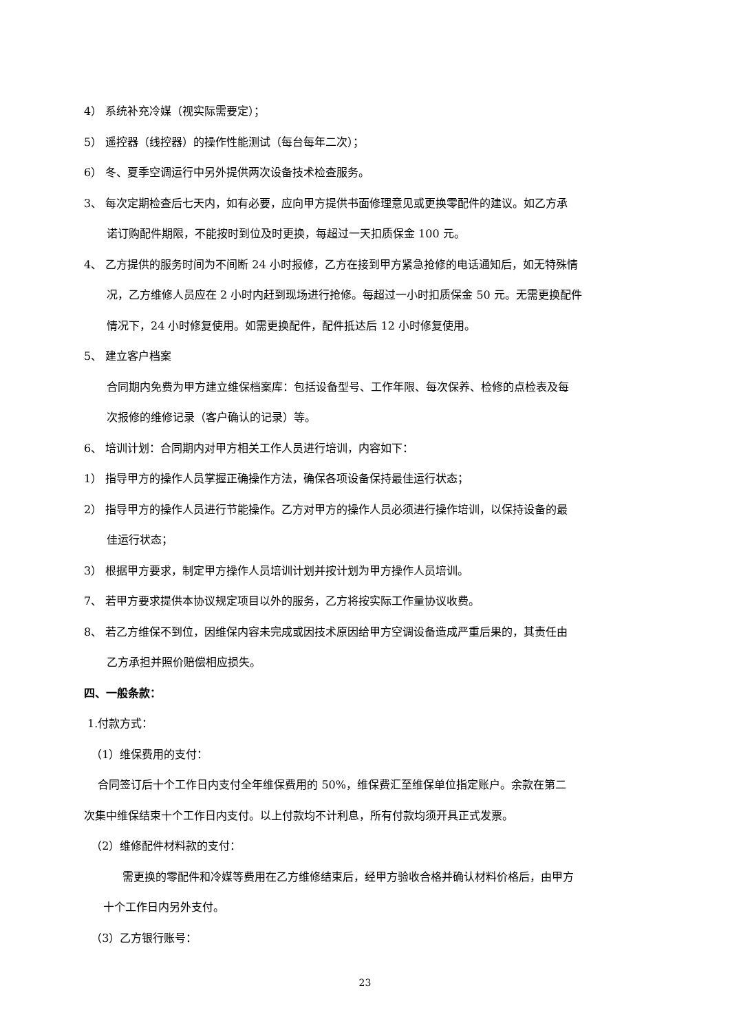4） 系统补充冷媒（视实际需要定）；
5） 遥控器（线控器）的操作性能测试（每台每年二次）；
6） 冬、夏季空调运行中另外提供两次设备技术检查服务。
3、 每次定期检查后七天内，如有必要，应向甲方提供书面修理意见或更换零配件的建议。如乙方承
诺订购配件期限，不能按时到位及时更换，每超过一天扣质保金 100 元。
4、 乙方提供的服务时间为不间断 24 小时报修，乙方在接到甲方紧急抢修的电话通知后，如无特殊情
况，乙方维修人员应在 2 小时内赶到现场进行抢修。每超过一小时扣质保金 50 元。无需更换配件
情况下，24 小时修复使用。如需更换配件，配件抵达后 12 小时修复使用。
5、 建立客户档案
合同期内免费为甲方建立维保档案库：包括设备型号、工作年限、每次保养、检修的点检表及每
次报修的维修记录（客户确认的记录）等。
6、 培训计划：合同期内对甲方相关工作人员进行培训，内容如下：
1） 指导甲方的操作人员掌握正确操作方法，确保各项设备保持最佳运行状态；
2） 指导甲方的操作人员进行节能操作。乙方对甲方的操作人员必须进行操作培训，以保持设备的最
佳运行状态；
3） 根据甲方要求，制定甲方操作人员培训计划并按计划为甲方操作人员培训。
7、 若甲方要求提供本协议规定项目以外的服务，乙方将按实际工作量协议收费。
8、 若乙方维保不到位，因维保内容未完成或因技术原因给甲方空调设备造成严重后果的，其责任由
乙方承担并照价赔偿相应损失。
四、一般条款：
1.付款方式：
（1）维保费用的支付：
合同签订后十个工作日内支付全年维保费用的 50%，维保费汇至维保单位指定账户。余款在第二
次集中维保结束十个工作日内支付。以上付款均不计利息，所有付款均须开具正式发票。
（2）维修配件材料款的支付：
需更换的零配件和冷媒等费用在乙方维修结束后，经甲方验收合格并确认材料价格后，由甲方
十个工作日内另外支付。
（3）乙方银行账号：
23